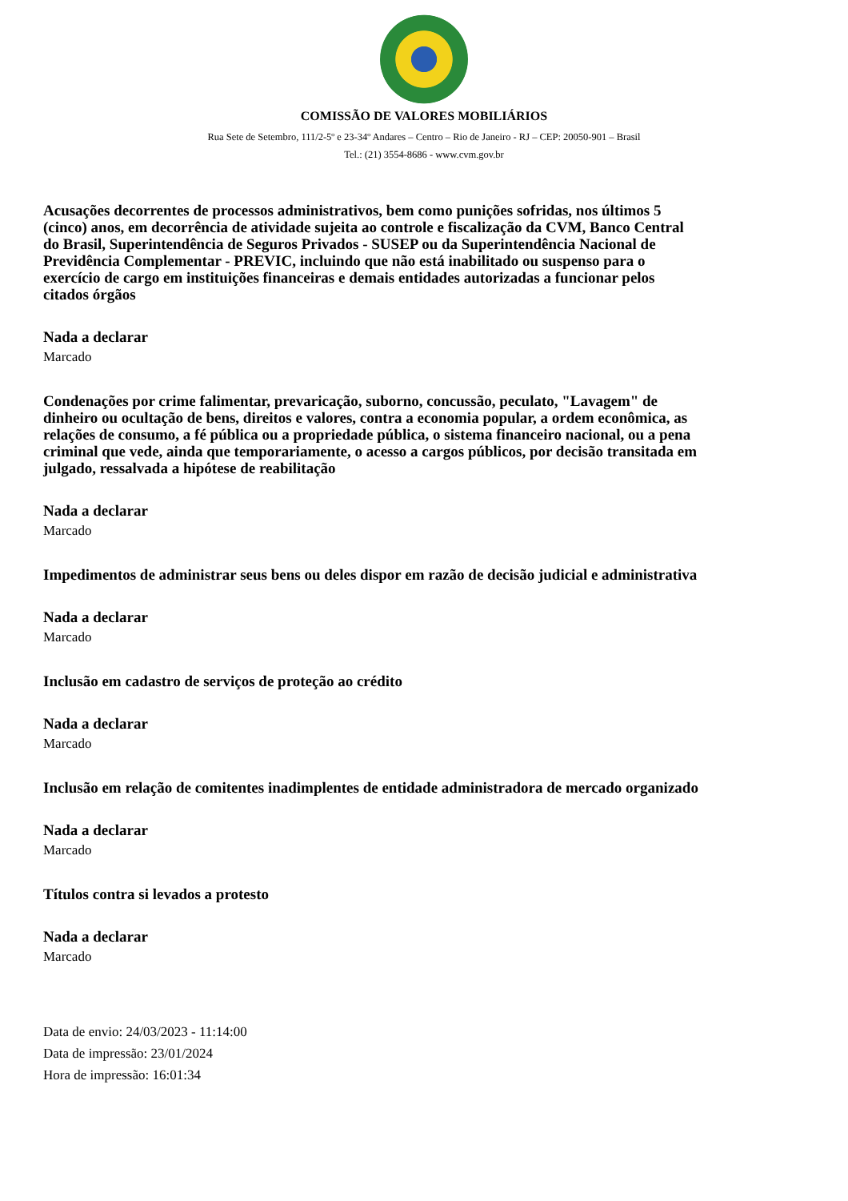COMISSÃO DE VALORES MOBILIÁRIOS
Rua Sete de Setembro, 111/2-5º e 23-34º Andares – Centro – Rio de Janeiro - RJ – CEP: 20050-901 – Brasil
Tel.: (21) 3554-8686 - www.cvm.gov.br
Acusações decorrentes de processos administrativos, bem como punições sofridas, nos últimos 5 (cinco) anos, em decorrência de atividade sujeita ao controle e fiscalização da CVM, Banco Central do Brasil, Superintendência de Seguros Privados - SUSEP ou da Superintendência Nacional de Previdência Complementar - PREVIC, incluindo que não está inabilitado ou suspenso para o exercício de cargo em instituições financeiras e demais entidades autorizadas a funcionar pelos citados órgãos
Nada a declarar
Marcado
Condenações por crime falimentar, prevaricação, suborno, concussão, peculato, "Lavagem" de dinheiro ou ocultação de bens, direitos e valores, contra a economia popular, a ordem econômica, as relações de consumo, a fé pública ou a propriedade pública, o sistema financeiro nacional, ou a pena criminal que vede, ainda que temporariamente, o acesso a cargos públicos, por decisão transitada em julgado, ressalvada a hipótese de reabilitação
Nada a declarar
Marcado
Impedimentos de administrar seus bens ou deles dispor em razão de decisão judicial e administrativa
Nada a declarar
Marcado
Inclusão em cadastro de serviços de proteção ao crédito
Nada a declarar
Marcado
Inclusão em relação de comitentes inadimplentes de entidade administradora de mercado organizado
Nada a declarar
Marcado
Títulos contra si levados a protesto
Nada a declarar
Marcado
Data de envio: 24/03/2023 - 11:14:00
Data de impressão: 23/01/2024
Hora de impressão: 16:01:34